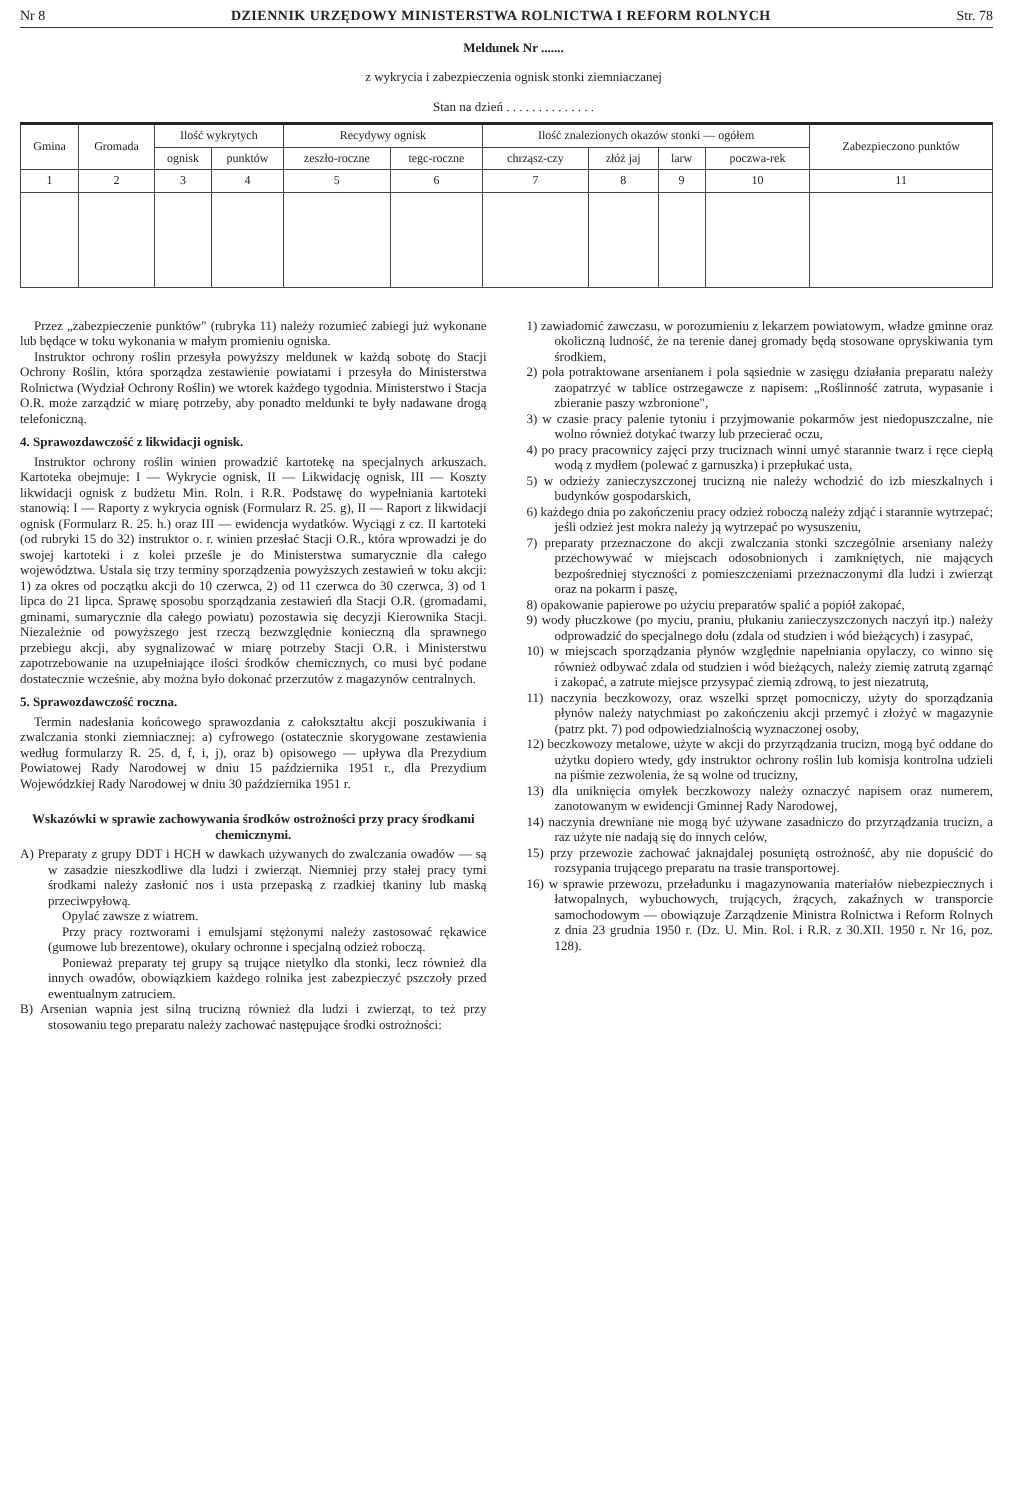Nr 8 DZIENNIK URZĘDOWY MINISTERSTWA ROLNICTWA I REFORM ROLNYCH Str. 78
Meldunek Nr .......
z wykrycia i zabezpieczenia ognisk stonki ziemniaczanej
Stan na dzień . . . . . . . . . . . . . .
| Gmina | Gromada | Ilość wykrytych | | Recydywy ognisk | | Ilość znalezionych okazów stonki — ogółem | | | | Zabezpieczono punktów |
| --- | --- | --- | --- | --- | --- | --- | --- | --- | --- | --- |
| | | ognisk | punktów | zeszło-roczne | tegc-roczne | chrząsz-czy | złóż jaj | larw | poczwa-rek | |
| 1 | 2 | 3 | 4 | 5 | 6 | 7 | 8 | 9 | 10 | 11 |
Przez „zabezpieczenie punktów" (rubryka 11) należy rozumieć zabiegi już wykonane lub będące w toku wykonania w małym promieniu ogniska.
Instruktor ochrony roślin przesyła powyższy meldunek w każdą sobotę do Stacji Ochrony Roślin, która sporządza zestawienie powiatami i przesyła do Ministerstwa Rolnictwa (Wydział Ochrony Roślin) we wtorek każdego tygodnia. Ministerstwo i Stacja O.R. może zarządzić w miarę potrzeby, aby ponadto meldunki te były nadawane drogą telefoniczną.
4. Sprawozdawczość z likwidacji ognisk.
Instruktor ochrony roślin winien prowadzić kartotekę na specjalnych arkuszach. Kartoteka obejmuje: I — Wykrycie ognisk, II — Likwidację ognisk, III — Koszty likwidacji ognisk z budżetu Min. Roln. i R.R. Podstawę do wypełniania kartoteki stanowią: I — Raporty z wykrycia ognisk (Formularz R. 25. g), II — Raport z likwidacji ognisk (Formularz R. 25. h.) oraz III — ewidencja wydatków. Wyciągi z cz. II kartoteki (od rubryki 15 do 32) instruktor o. r. winien przesłać Stacji O.R., która wprowadzi je do swojej kartoteki i z kolei prześle je do Ministerstwa sumarycznie dla całego województwa. Ustala się trzy terminy sporządzenia powyższych zestawień w toku akcji: 1) za okres od początku akcji do 10 czerwca, 2) od 11 czerwca do 30 czerwca, 3) od 1 lipca do 21 lipca. Sprawę sposobu sporządzania zestawień dla Stacji O.R. (gromadami, gminami, sumarycznie dla całego powiatu) pozostawia się decyzji Kierownika Stacji. Niezależnie od powyższego jest rzeczą bezwzględnie konieczną dla sprawnego przebiegu akcji, aby sygnalizować w miarę potrzeby Stacji O.R. i Ministerstwu zapotrzebowanie na uzupełniające ilości środków chemicznych, co musi być podane dostatecznie wcześnie, aby można było dokonać przerzutów z magazynów centralnych.
5. Sprawozdawczość roczna.
Termin nadesłania końcowego sprawozdania z całokształtu akcji poszukiwania i zwalczania stonki ziemniacznej: a) cyfrowego (ostatecznie skorygowane zestawienia według formularzy R. 25. d, f, i, j), oraz b) opisowego — upływa dla Prezydium Powiatowej Rady Narodowej w dniu 15 października 1951 r., dla Prezydium Wojewódzkiej Rady Narodowej w dniu 30 października 1951 r.
Wskazówki w sprawie zachowywania środków ostrożności przy pracy środkami chemicznymi.
A) Preparaty z grupy DDT i HCH w dawkach używanych do zwalczania owadów — są w zasadzie nieszkodliwe dla ludzi i zwierząt. Niemniej przy stałej pracy tymi środkami należy zasłonić nos i usta przepaską z rzadkiej tkaniny lub maską przeciwpyłową.
Opylać zawsze z wiatrem.
Przy pracy roztworami i emulsjami stężonymi należy zastosować rękawice (gumowe lub brezentowe), okulary ochronne i specjalną odzież roboczą.
Ponieważ preparaty tej grupy są trujące nietylko dla stonki, lecz również dla innych owadów, obowiązkiem każdego rolnika jest zabezpieczyć pszczoły przed ewentualnym zatruciem.
B) Arsenian wapnia jest silną trucizną również dla ludzi i zwierząt, to też przy stosowaniu tego preparatu należy zachować następujące środki ostrożności:
1) zawiadomić zawczasu, w porozumieniu z lekarzem powiatowym, władze gminne oraz okoliczną ludność, że na terenie danej gromady będą stosowane opryskiwania tym środkiem,
2) pola potraktowane arsenianem i pola sąsiednie w zasięgu działania preparatu należy zaopatrzyć w tablice ostrzegawcze z napisem: „Roślinność zatruta, wypasanie i zbieranie paszy wzbronione",
3) w czasie pracy palenie tytoniu i przyjmowanie pokarmów jest niedopuszczalne, nie wolno również dotykać twarzy lub przecierać oczu,
4) po pracy pracownicy zajęci przy truciznach winni umyć starannie twarz i ręce ciepłą wodą z mydłem (polewać z garnuszka) i przepłukać usta,
5) w odzieży zanieczyszczonej trucizną nie należy wchodzić do izb mieszkalnych i budynków gospodarskich,
6) każdego dnia po zakończeniu pracy odzież roboczą należy zdjąć i starannie wytrzepać; jeśli odzież jest mokra należy ją wytrzepać po wysuszeniu,
7) preparaty przeznaczone do akcji zwalczania stonki szczególnie arseniany należy przechowywać w miejscach odosobnionych i zamkniętych, nie mających bezpośredniej styczności z pomieszczeniami przeznaczonymi dla ludzi i zwierząt oraz na pokarm i paszę,
8) opakowanie papierowe po użyciu preparatów spalić a popiół zakopać,
9) wody płuczkowe (po myciu, praniu, płukaniu zanieczyszczonych naczyń itp.) należy odprowadzić do specjalnego dołu (zdala od studzien i wód bieżących) i zasypać,
10) w miejscach sporządzania płynów względnie napełniania opylaczy, co winno się również odbywać zdala od studzien i wód bieżących, należy ziemię zatrutą zgarnąć i zakopać, a zatrute miejsce przysypać ziemią zdrową, to jest niezatrutą,
11) naczynia beczkowozy, oraz wszelki sprzęt pomocniczy, użyty do sporządzania płynów należy natychmiast po zakończeniu akcji przemyć i złożyć w magazynie (patrz pkt. 7) pod odpowiedzialnością wyznaczonej osoby,
12) beczkowozy metalowe, użyte w akcji do przyrządzania trucizn, mogą być oddane do użytku dopiero wtedy, gdy instruktor ochrony roślin lub komisja kontrolna udzieli na piśmie zezwolenia, że są wolne od trucizny,
13) dla uniknięcia omyłek beczkowozy należy oznaczyć napisem oraz numerem, zanotowanym w ewidencji Gminnej Rady Narodowej,
14) naczynia drewniane nie mogą być używane zasadniczo do przyrządzania trucizn, a raz użyte nie nadają się do innych celów,
15) przy przewozie zachować jaknajdalej posuniętą ostrożność, aby nie dopuścić do rozsypania trującego preparatu na trasie transportowej.
16) w sprawie przewozu, przeładunku i magazynowania materiałów niebezpiecznych i łatwopalnych, wybuchowych, trujących, żrących, zakaźnych w transporcie samochodowym — obowiązuje Zarządzenie Ministra Rolnictwa i Reform Rolnych z dnia 23 grudnia 1950 r. (Dz. U. Min. Rol. i R.R. z 30.XII. 1950 r. Nr 16, poz. 128).